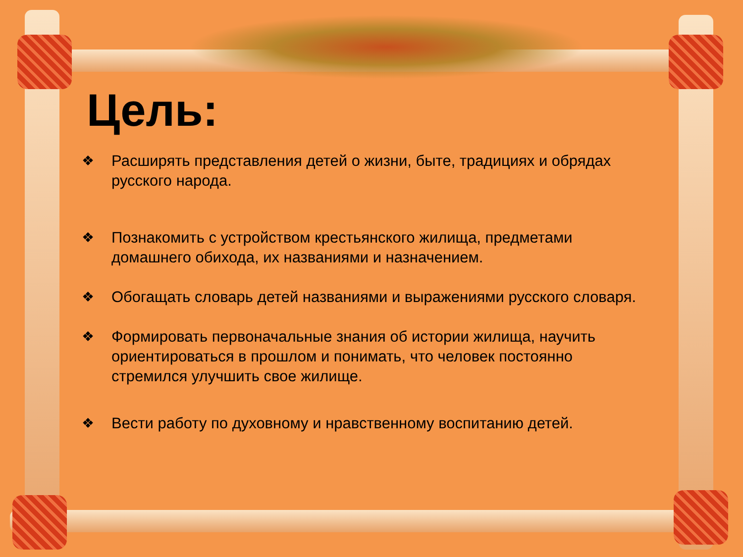Цель:
❖ Расширять представления детей о жизни, быте, традициях и обрядах русского народа.
❖ Познакомить с устройством крестьянского жилища, предметами домашнего обихода, их названиями и назначением.
❖ Обогащать словарь детей названиями и выражениями русского словаря.
❖ Формировать первоначальные знания об истории жилища, научить ориентироваться в прошлом и понимать, что человек постоянно стремился улучшить свое жилище.
❖ Вести работу по духовному и нравственному воспитанию детей.